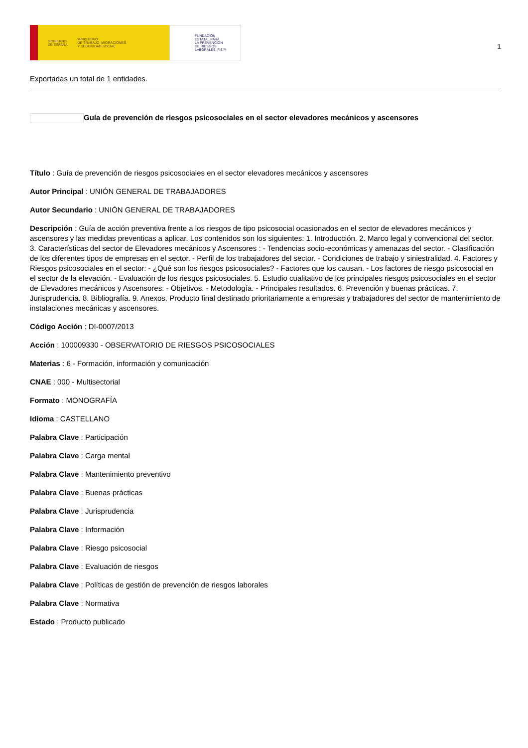GOBIERNO
DE ESPAÑA MINISTERIO
DE TRABAJO, MIGRACIONES
Y SEGURIDAD SOCIAL
FUNDACIÓN
ESTATAL PARA
LA PREVENCIÓN
DE RIESGOS
LABORALES, F.S.P.
1
Exportadas un total de 1 entidades.
Guía de prevención de riesgos psicosociales en el sector elevadores mecánicos y ascensores
Título : Guía de prevención de riesgos psicosociales en el sector elevadores mecánicos y ascensores
Autor Principal : UNIÓN GENERAL DE TRABAJADORES
Autor Secundario : UNIÓN GENERAL DE TRABAJADORES
Descripción : Guía de acción preventiva frente a los riesgos de tipo psicosocial ocasionados en el sector de elevadores mecánicos y ascensores y las medidas preventicas a aplicar. Los contenidos son los siguientes: 1. Introducción. 2. Marco legal y convencional del sector. 3. Características del sector de Elevadores mecánicos y Ascensores : - Tendencias socio-económicas y amenazas del sector. - Clasificación de los diferentes tipos de empresas en el sector. - Perfil de los trabajadores del sector. - Condiciones de trabajo y siniestralidad. 4. Factores y Riesgos psicosociales en el sector: - ¿Qué son los riesgos psicosociales? - Factores que los causan. - Los factores de riesgo psicosocial en el sector de la elevación. - Evaluación de los riesgos psicosociales. 5. Estudio cualitativo de los principales riesgos psicosociales en el sector de Elevadores mecánicos y Ascensores: - Objetivos. - Metodología. - Principales resultados. 6. Prevención y buenas prácticas. 7. Jurisprudencia. 8. Bibliografía. 9. Anexos. Producto final destinado prioritariamente a empresas y trabajadores del sector de mantenimiento de instalaciones mecánicas y ascensores.
Código Acción : DI-0007/2013
Acción : 100009330 - OBSERVATORIO DE RIESGOS PSICOSOCIALES
Materias : 6 - Formación, información y comunicación
CNAE : 000 - Multisectorial
Formato : MONOGRAFÍA
Idioma : CASTELLANO
Palabra Clave : Participación
Palabra Clave : Carga mental
Palabra Clave : Mantenimiento preventivo
Palabra Clave : Buenas prácticas
Palabra Clave : Jurisprudencia
Palabra Clave : Información
Palabra Clave : Riesgo psicosocial
Palabra Clave : Evaluación de riesgos
Palabra Clave : Políticas de gestión de prevención de riesgos laborales
Palabra Clave : Normativa
Estado : Producto publicado